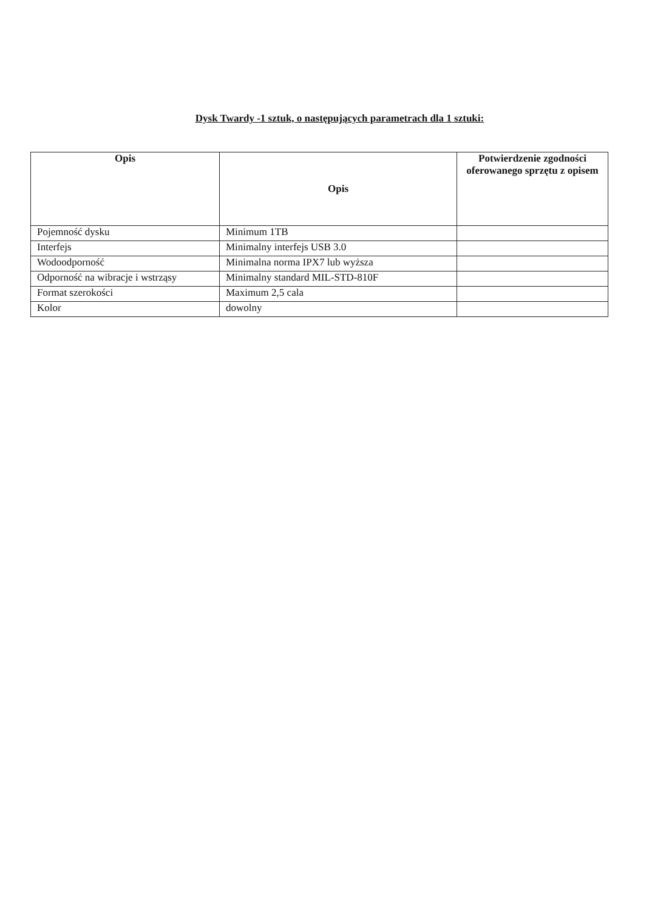Dysk Twardy -1 sztuk, o następujących parametrach dla 1 sztuki:
| Opis | Opis | Potwierdzenie zgodności oferowanego sprzętu z opisem |
| --- | --- | --- |
| Pojemność dysku | Minimum 1TB | |
| Interfejs | Minimalny interfejs USB 3.0 | |
| Wodoodporność | Minimalna norma IPX7 lub wyższa | |
| Odporność na wibracje i wstrząsy | Minimalny standard MIL-STD-810F | |
| Format szerokości | Maximum 2,5 cala | |
| Kolor | dowolny | |